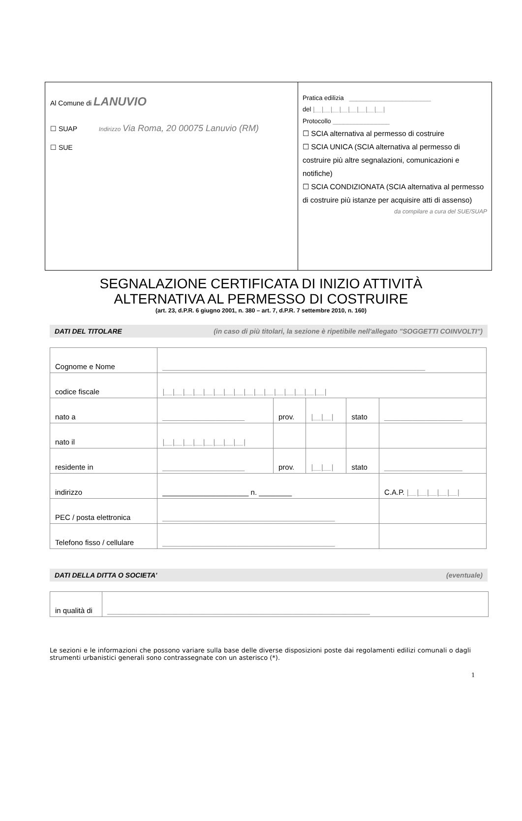Al Comune di LANUVIO
☐ SUAP Indirizzo Via Roma, 20 00075 Lanuvio (RM)
☐ SUE
Pratica edilizia _______________________
del |__|__|__|__|__|__|__|__|
Protocollo ________________
☐ SCIA alternativa al permesso di costruire
☐ SCIA UNICA (SCIA alternativa al permesso di costruire più altre segnalazioni, comunicazioni e notifiche)
☐ SCIA CONDIZIONATA (SCIA alternativa al permesso di costruire più istanze per acquisire atti di assenso)
da compilare a cura del SUE/SUAP
SEGNALAZIONE CERTIFICATA DI INIZIO ATTIVITÀ
ALTERNATIVA AL PERMESSO DI COSTRUIRE
(art. 23, d.P.R. 6 giugno 2001, n. 380 – art. 7, d.P.R. 7 settembre 2010, n. 160)
DATI DEL TITOLARE (in caso di più titolari, la sezione è ripetibile nell'allegato "SOGGETTI COINVOLTI")
| Cognome e Nome | ________________________________________________________________ | | | | |
| codice fiscale | /__/__/__/__/__/__/__/__/__/__/__/__/__/__/__/__/ | | | | |
| nato a | ____________________ | prov. | /__/__/ | stato | ___________________ |
| nato il | /__/__/__/__/__/__/__/__/ | | | | |
| residente in | ____________________ | prov. | /__/__/ | stato | ___________________ |
| indirizzo | _____________________ n. ________ | | | | C.A.P. /__/__/__/__/__/ |
| PEC / posta elettronica | __________________________________________ | | | | |
| Telefono fisso / cellulare | __________________________________________ | | | | |
DATI DELLA DITTA O SOCIETA' (eventuale)
| in qualità di | ________________________________________________________________ |
Le sezioni e le informazioni che possono variare sulla base delle diverse disposizioni poste dai regolamenti edilizi comunali o dagli strumenti urbanistici generali sono contrassegnate con un asterisco (*).
1